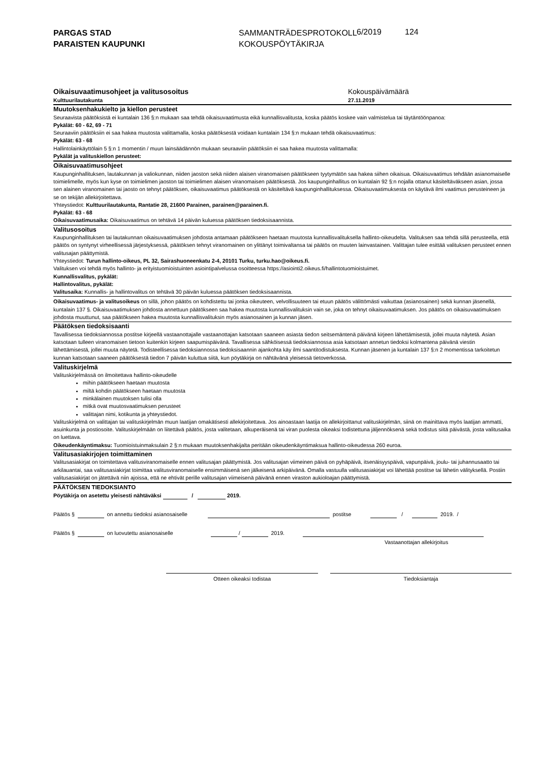PARGAS STAD
PARAISTEN KAUPUNKI
SAMMANTRÄDESPROTOKOLL
KOKOUSPÖYTÄKIRJA
6/2019 124
Oikaisuvaatimusohjeet ja valitusosoitus
Kulttuurilautakunta
Kokouspäivämäärä
27.11.2019
Muutoksenhakukielto ja kiellon perusteet
Seuraavista päätöksistä ei kuntalain 136 §:n mukaan saa tehdä oikaisuvaatimusta eikä kunnallisvalitusta, koska päätös koskee vain valmistelua tai täytäntöönpanoa:
Pykälät: 60 - 62, 69 - 71
Seuraaviin päätöksiin ei saa hakea muutosta valittamalla, koska päätöksestä voidaan kuntalain 134 §:n mukaan tehdä oikaisuvaatimus:
Pykälät: 63 - 68
Hallintolainkäyttölain 5 §:n 1 momentin / muun lainsäädännön mukaan seuraaviin päätöksiin ei saa hakea muutosta valittamalla:
Pykälät ja valituskiellon perusteet:
Oikaisuvaatimusohjeet
Kaupunginhallituksen, lautakunnan ja valiokunnan, niiden jaoston sekä niiden alaisen viranomaisen päätökseen tyytymätön saa hakea siihen oikaisua. Oikaisuvaatimus tehdään asianomaiselle toimielimelle, myös kun kyse on toimielimen jaoston tai toimielimen alaisen viranomaisen päätöksestä. Jos kaupunginhallitus on kuntalain 92 §:n nojalla ottanut käsiteltäväkseen asian, jossa sen alainen viranomainen tai jaosto on tehnyt päätöksen, oikaisuvaatimus päätöksestä on käsiteltävä kaupunginhallituksessa. Oikaisuvaatimuksesta on käytävä ilmi vaatimus perusteineen ja se on tekijän allekirjoitettava.
Yhteystiedot: Kulttuurilautakunta, Rantatie 28, 21600 Parainen, parainen@parainen.fi.
Pykälät: 63 - 68
Oikaisuvaatimusaika: Oikaisuvaatimus on tehtävä 14 päivän kuluessa päätöksen tiedoksisaannista.
Valitusosoitus
Kaupunginhallituksen tai lautakunnan oikaisuvaatimuksen johdosta antamaan päätökseen haetaan muutosta kunnallisvalituksella hallinto-oikeudelta. Valituksen saa tehdä sillä perusteella, että päätös on syntynyt virheellisessä järjestyksessä, päätöksen tehnyt viranomainen on ylittänyt toimivaltansa tai päätös on muuten lainvastainen. Valittajan tulee esittää valituksen perusteet ennen valitusajan päättymistä.
Yhteystiedot: Turun hallinto-oikeus, PL 32, Sairashuoneenkatu 2-4, 20101 Turku, turku.hao@oikeus.fi.
Valituksen voi tehdä myös hallinto- ja erityistuomioistuinten asiointipalvelussa osoitteessa https://asiointi2.oikeus.fi/hallintotuomioistuimet.
Kunnallisvalitus, pykälät:
Hallintovalitus, pykälät:
Valitusaika: Kunnallis- ja hallintovalitus on tehtävä 30 päivän kuluessa päätöksen tiedoksisaannista.
Oikaisuvaatimus- ja valitusoikeus on sillä, johon päätös on kohdistettu tai jonka oikeuteen, velvollisuuteen tai etuun päätös välittömästi vaikuttaa (asianosainen) sekä kunnan jäsenellä, kuntalain 137 §. Oikaisuvaatimuksen johdosta annettuun päätökseen saa hakea muutosta kunnallisvalituksin vain se, joka on tehnyt oikaisuvaatimuksen. Jos päätös on oikaisuvaatimuksen johdosta muuttunut, saa päätökseen hakea muutosta kunnallisvalituksin myös asianosainen ja kunnan jäsen.
Päätöksen tiedoksisaanti
Tavallisessa tiedoksiannossa postitse kirjeellä vastaanottajalle vastaanottajan katsotaan saaneen asiasta tiedon seitsemäntenä päivänä kirjeen lähettämisestä, jollei muuta näytetä. Asian katsotaan tulleen viranomaisen tietoon kuitenkin kirjeen saapumispäivänä. Tavallisessa sähköisessä tiedoksiannossa asia katsotaan annetun tiedoksi kolmantena päivänä viestin lähettämisestä, jollei muuta näytetä. Todisteellisessa tiedoksiannossa tiedoksisaannin ajankohta käy ilmi saantitodistuksesta. Kunnan jäsenen ja kuntalain 137 §:n 2 momentissa tarkoitetun kunnan katsotaan saaneen päätöksestä tiedon 7 päivän kuluttua siitä, kun pöytäkirja on nähtävänä yleisessä tietoverkossa.
Valituskirjelmä
Valituskirjelmässä on ilmoitettava hallinto-oikeudelle
mihin päätökseen haetaan muutosta
miltä kohdin päätökseen haetaan muutosta
minkälainen muutoksen tulisi olla
mitkä ovat muutosvaatimuksen perusteet
valittajan nimi, kotikunta ja yhteystiedot.
Valituskirjelmä on valittajan tai valituskirjelmän muun laatijan omakätisesti allekirjoitettava. Jos ainoastaan laatija on allekirjoittanut valituskirjelmän, siinä on mainittava myös laatijan ammatti, asuinkunta ja postiosoite. Valituskirjelmään on liitettävä päätös, josta valitetaan, alkuperäisenä tai viran puolesta oikeaksi todistettuna jäljennöksenä sekä todistus siitä päivästä, josta valitusaika on luettava.
Oikeudenkäyntimaksu: Tuomioistuinmaksulain 2 §:n mukaan muutoksenhakijalta peritään oikeudenkäyntimaksua hallinto-oikeudessa 260 euroa.
Valitusasiakirjojen toimittaminen
Valitusasiakirjat on toimitettava valitusviranomaiselle ennen valitusajan päättymistä. Jos valitusajan viimeinen päivä on pyhäpäivä, itsenäisyyspäivä, vapunpäivä, joulu- tai juhannusaatto tai arkilauantai, saa valitusasiakirjat toimittaa valitusviranomaiselle ensimmäisenä sen jälkeisenä arkipäivänä. Omalla vastuulla valitusasiakirjat voi lähettää postitse tai lähetin välityksellä. Postiin valitusasiakirjat on jätettävä niin ajoissa, että ne ehtivät perille valitusajan viimeisenä päivänä ennen viraston aukioloajan päättymistä.
PÄÄTÖKSEN TIEDOKSIANTO
Pöytäkirja on asetettu yleisesti nähtäväksi / 2019.
Päätös § on annettu tiedoksi asianosaiselle postitse / 2019. /
Päätös § on luovutettu asianosaiselle / 2019.
Vastaanottajan allekirjoitus
Otteen oikeaksi todistaa Tiedoksiantaja